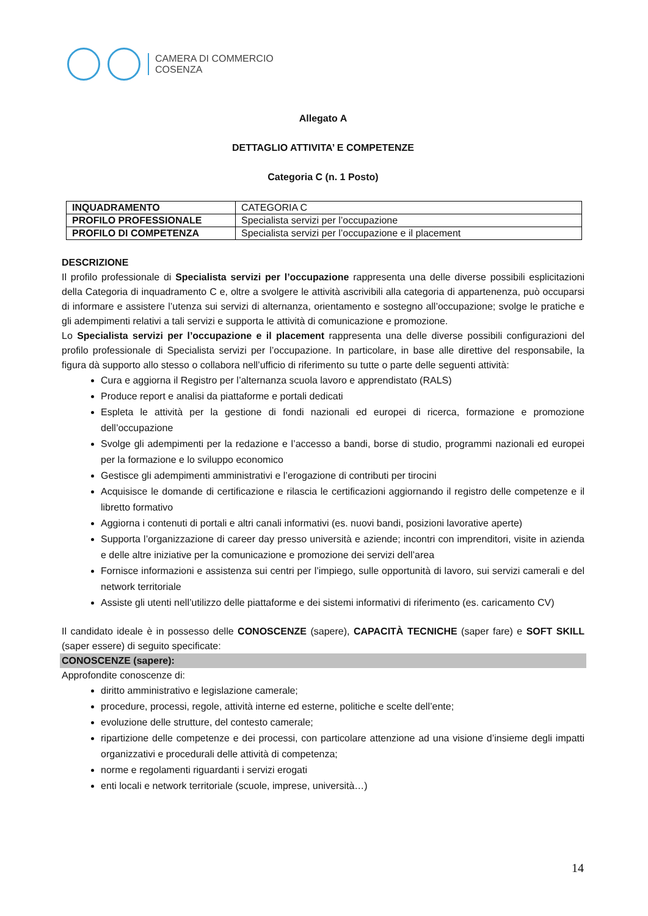CAMERA DI COMMERCIO
COSENZA
Allegato A
DETTAGLIO ATTIVITA’ E COMPETENZE
Categoria C (n. 1 Posto)
| INQUADRAMENTO | CATEGORIA C |
| PROFILO PROFESSIONALE | Specialista servizi per l’occupazione |
| PROFILO DI COMPETENZA | Specialista servizi per l’occupazione e il placement |
DESCRIZIONE
Il profilo professionale di Specialista servizi per l’occupazione rappresenta una delle diverse possibili esplicitazioni della Categoria di inquadramento C e, oltre a svolgere le attività ascrivibili alla categoria di appartenenza, può occuparsi di informare e assistere l’utenza sui servizi di alternanza, orientamento e sostegno all’occupazione; svolge le pratiche e gli adempimenti relativi a tali servizi e supporta le attività di comunicazione e promozione.
Lo Specialista servizi per l’occupazione e il placement rappresenta una delle diverse possibili configurazioni del profilo professionale di Specialista servizi per l’occupazione. In particolare, in base alle direttive del responsabile, la figura dà supporto allo stesso o collabora nell’ufficio di riferimento su tutte o parte delle seguenti attività:
Cura e aggiorna il Registro per l’alternanza scuola lavoro e apprendistato (RALS)
Produce report e analisi da piattaforme e portali dedicati
Espleta le attività per la gestione di fondi nazionali ed europei di ricerca, formazione e promozione dell’occupazione
Svolge gli adempimenti per la redazione e l’accesso a bandi, borse di studio, programmi nazionali ed europei per la formazione e lo sviluppo economico
Gestisce gli adempimenti amministrativi e l’erogazione di contributi per tirocini
Acquisisce le domande di certificazione e rilascia le certificazioni aggiornando il registro delle competenze e il libretto formativo
Aggiorna i contenuti di portali e altri canali informativi (es. nuovi bandi, posizioni lavorative aperte)
Supporta l’organizzazione di career day presso università e aziende; incontri con imprenditori, visite in azienda e delle altre iniziative per la comunicazione e promozione dei servizi dell’area
Fornisce informazioni e assistenza sui centri per l’impiego, sulle opportunità di lavoro, sui servizi camerali e del network territoriale
Assiste gli utenti nell’utilizzo delle piattaforme e dei sistemi informativi di riferimento (es. caricamento CV)
Il candidato ideale è in possesso delle CONOSCENZE (sapere), CAPACITÀ TECNICHE (saper fare) e SOFT SKILL (saper essere) di seguito specificate:
CONOSCENZE (sapere):
Approfondite conoscenze di:
diritto amministrativo e legislazione camerale;
procedure, processi, regole, attività interne ed esterne, politiche e scelte dell’ente;
evoluzione delle strutture, del contesto camerale;
ripartizione delle competenze e dei processi, con particolare attenzione ad una visione d’insieme degli impatti organizzativi e procedurali delle attività di competenza;
norme e regolamenti riguardanti i servizi erogati
enti locali e network territoriale (scuole, imprese, università…)
14